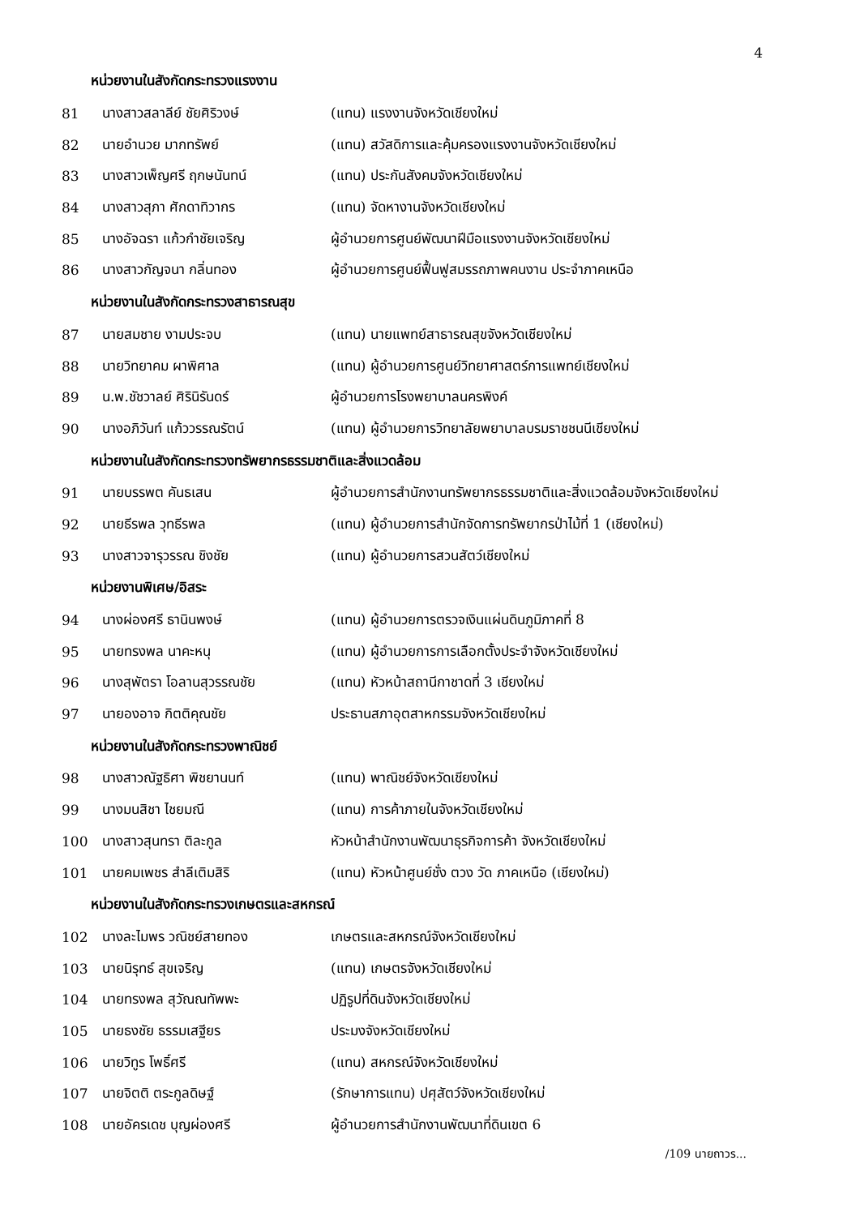4
| หน่วยงานในสังกัดกระทรวงแรงงาน | | |
| --- | --- | --- |
| 81 | นางสาวสลาลีย์ ชัยศิริวงษ์ | (แทน) แรงงานจังหวัดเชียงใหม่ |
| 82 | นายอำนวย มากทรัพย์ | (แทน) สวัสดิการและคุ้มครองแรงงานจังหวัดเชียงใหม่ |
| 83 | นางสาวเพ็ญศรี ฤกษนันทน์ | (แทน) ประกันสังคมจังหวัดเชียงใหม่ |
| 84 | นางสาวสุภา ศักดาทิวากร | (แทน) จัดหางานจังหวัดเชียงใหม่ |
| 85 | นางอัจฉรา แก้วกำชัยเจริญ | ผู้อำนวยการศูนย์พัฒนาฝีมือแรงงานจังหวัดเชียงใหม่ |
| 86 | นางสาวกัญจนา กลิ่นทอง | ผู้อำนวยการศูนย์ฟื้นฟูสมรรถภาพคนงาน ประจำภาคเหนือ |
| หน่วยงานในสังกัดกระทรวงสาธารณสุข | | |
| 87 | นายสมชาย งามประจบ | (แทน) นายแพทย์สาธารณสุขจังหวัดเชียงใหม่ |
| 88 | นายวิทยาคม ผาพิศาล | (แทน) ผู้อำนวยการศูนย์วิทยาศาสตร์การแพทย์เชียงใหม่ |
| 89 | น.พ.ชัชวาลย์ ศิรินิรันดร์ | ผู้อำนวยการโรงพยาบาลนครพิงค์ |
| 90 | นางอภิวันท์ แก้ววรรณรัตน์ | (แทน) ผู้อำนวยการวิทยาลัยพยาบาลบรมราชชนนีเชียงใหม่ |
| หน่วยงานในสังกัดกระทรวงทรัพยากรธรรมชาติและสิ่งแวดล้อม | | |
| 91 | นายบรรพต คันธเสน | ผู้อำนวยการสำนักงานทรัพยากรธรรมชาติและสิ่งแวดล้อมจังหวัดเชียงใหม่ |
| 92 | นายธีรพล วุทธีรพล | (แทน) ผู้อำนวยการสำนักจัดการทรัพยากรป่าไม้ที่ 1 (เชียงใหม่) |
| 93 | นางสาวจารุวรรณ ชิงชัย | (แทน) ผู้อำนวยการสวนสัตว์เชียงใหม่ |
| หน่วยงานพิเศษ/อิสระ | | |
| 94 | นางผ่องศรี ธานินพงษ์ | (แทน) ผู้อำนวยการตรวจเงินแผ่นดินภูมิภาคที่ 8 |
| 95 | นายทรงพล นาคะหนุ | (แทน) ผู้อำนวยการการเลือกตั้งประจำจังหวัดเชียงใหม่ |
| 96 | นางสุพัตรา โอลานสุวรรณชัย | (แทน) หัวหน้าสถานีกาชาดที่ 3 เชียงใหม่ |
| 97 | นายองอาจ กิตติคุณชัย | ประธานสภาอุตสาหกรรมจังหวัดเชียงใหม่ |
| หน่วยงานในสังกัดกระทรวงพาณิชย์ | | |
| 98 | นางสาวณัฐธิศา พิชยานนท์ | (แทน) พาณิชย์จังหวัดเชียงใหม่ |
| 99 | นางมนสิชา ไชยมณี | (แทน) การค้าภายในจังหวัดเชียงใหม่ |
| 100 | นางสาวสุนทรา ติละกูล | หัวหน้าสำนักงานพัฒนาธุรกิจการค้า จังหวัดเชียงใหม่ |
| 101 | นายคมเพชร สำลีเติมสิริ | (แทน) หัวหน้าศูนย์ชั่ง ตวง วัด ภาคเหนือ (เชียงใหม่) |
| หน่วยงานในสังกัดกระทรวงเกษตรและสหกรณ์ | | |
| 102 | นางละไมพร วณิชย์สายทอง | เกษตรและสหกรณ์จังหวัดเชียงใหม่ |
| 103 | นายนิรุทธ์ สุขเจริญ | (แทน) เกษตรจังหวัดเชียงใหม่ |
| 104 | นายทรงพล สุวัณณทัพพะ | ปฏิรูปที่ดินจังหวัดเชียงใหม่ |
| 105 | นายธงชัย ธรรมเสฐียร | ประมงจังหวัดเชียงใหม่ |
| 106 | นายวิทูร โพธิ์ศรี | (แทน) สหกรณ์จังหวัดเชียงใหม่ |
| 107 | นายจิตติ ตระกูลดิษฐ์ | (รักษาการแทน) ปศุสัตว์จังหวัดเชียงใหม่ |
| 108 | นายอัครเดช บุญผ่องศรี | ผู้อำนวยการสำนักงานพัฒนาที่ดินเขต 6 |
/109 นายถาวร...